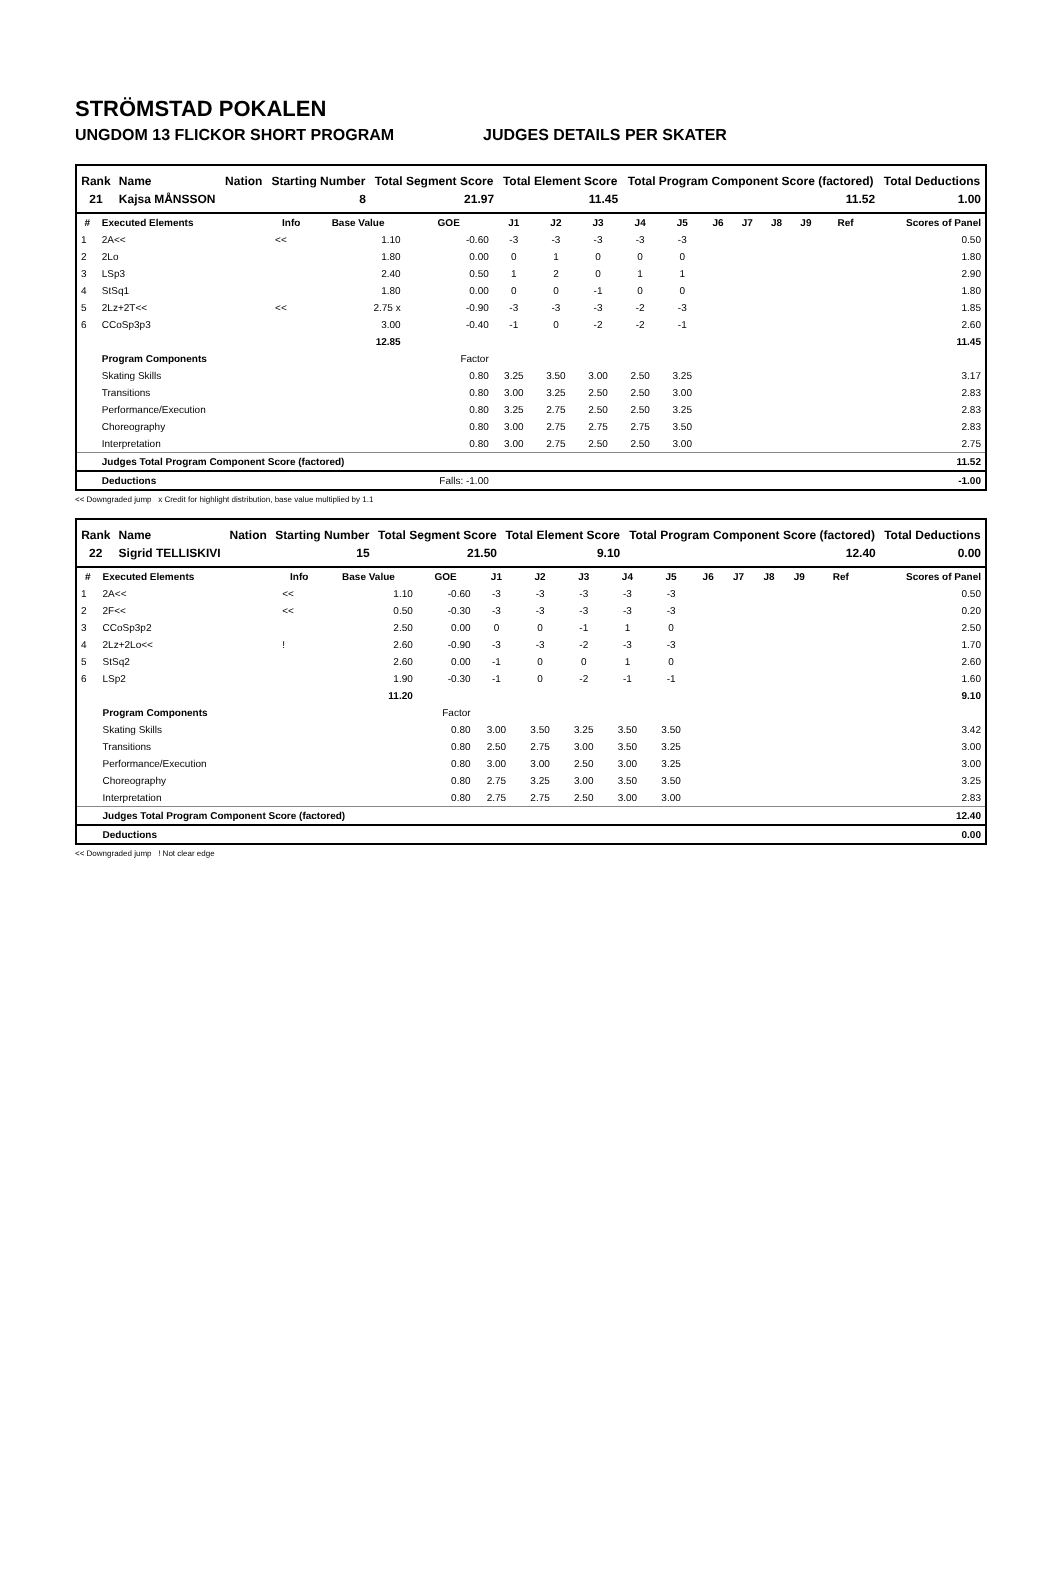STRÖMSTAD POKALEN
UNGDOM 13 FLICKOR SHORT PROGRAM JUDGES DETAILS PER SKATER
| Rank | Name | Nation | Starting Number | Total Segment Score | Total Element Score | Total Program Component Score (factored) | Total Deductions |
| --- | --- | --- | --- | --- | --- | --- | --- |
| 21 | Kajsa MÅNSSON | | 8 | 21.97 | 11.45 | 11.52 | 1.00 |
| # | Executed Elements | Info | Base Value | GOE | J1 | J2 | J3 | J4 | J5 | J6 | J7 | J8 | J9 | Ref | Scores of Panel |
| --- | --- | --- | --- | --- | --- | --- | --- | --- | --- | --- | --- | --- | --- | --- | --- |
| 1 | 2A<< | << | 1.10 | -0.60 | -3 | -3 | -3 | -3 | -3 | | | | | | 0.50 |
| 2 | 2Lo | | 1.80 | 0.00 | 0 | 1 | 0 | 0 | 0 | | | | | | 1.80 |
| 3 | LSp3 | | 2.40 | 0.50 | 1 | 2 | 0 | 1 | 1 | | | | | | 2.90 |
| 4 | StSq1 | | 1.80 | 0.00 | 0 | 0 | -1 | 0 | 0 | | | | | | 1.80 |
| 5 | 2Lz+2T<< | << | 2.75 x | -0.90 | -3 | -3 | -3 | -2 | -3 | | | | | | 1.85 |
| 6 | CCoSp3p3 | | 3.00 | -0.40 | -1 | 0 | -2 | -2 | -1 | | | | | | 2.60 |
| | | | 12.85 | | | | | | | | | | | | 11.45 |
| | Program Components | | | Factor | | | | | | | | | | | |
| | Skating Skills | | | 0.80 | 3.25 | 3.50 | 3.00 | 2.50 | 3.25 | | | | | | 3.17 |
| | Transitions | | | 0.80 | 3.00 | 3.25 | 2.50 | 2.50 | 3.00 | | | | | | 2.83 |
| | Performance/Execution | | | 0.80 | 3.25 | 2.75 | 2.50 | 2.50 | 3.25 | | | | | | 2.83 |
| | Choreography | | | 0.80 | 3.00 | 2.75 | 2.75 | 2.75 | 3.50 | | | | | | 2.83 |
| | Interpretation | | | 0.80 | 3.00 | 2.75 | 2.50 | 2.50 | 3.00 | | | | | | 2.75 |
| | Judges Total Program Component Score (factored) | | | | | | | | | | | | | | 11.52 |
| | Deductions | | | Falls: -1.00 | | | | | | | | | | | -1.00 |
<< Downgraded jump x Credit for highlight distribution, base value multiplied by 1.1
| Rank | Name | Nation | Starting Number | Total Segment Score | Total Element Score | Total Program Component Score (factored) | Total Deductions |
| --- | --- | --- | --- | --- | --- | --- | --- |
| 22 | Sigrid TELLISKIVI | | 15 | 21.50 | 9.10 | 12.40 | 0.00 |
| # | Executed Elements | Info | Base Value | GOE | J1 | J2 | J3 | J4 | J5 | J6 | J7 | J8 | J9 | Ref | Scores of Panel |
| --- | --- | --- | --- | --- | --- | --- | --- | --- | --- | --- | --- | --- | --- | --- | --- |
| 1 | 2A<< | << | 1.10 | -0.60 | -3 | -3 | -3 | -3 | -3 | | | | | | 0.50 |
| 2 | 2F<< | << | 0.50 | -0.30 | -3 | -3 | -3 | -3 | -3 | | | | | | 0.20 |
| 3 | CCoSp3p2 | | 2.50 | 0.00 | 0 | 0 | -1 | 1 | 0 | | | | | | 2.50 |
| 4 | 2Lz+2Lo<< | ! | 2.60 | -0.90 | -3 | -3 | -2 | -3 | -3 | | | | | | 1.70 |
| 5 | StSq2 | | 2.60 | 0.00 | -1 | 0 | 0 | 1 | 0 | | | | | | 2.60 |
| 6 | LSp2 | | 1.90 | -0.30 | -1 | 0 | -2 | -1 | -1 | | | | | | 1.60 |
| | | | 11.20 | | | | | | | | | | | | 9.10 |
| | Program Components | | | Factor | | | | | | | | | | | |
| | Skating Skills | | | 0.80 | 3.00 | 3.50 | 3.25 | 3.50 | 3.50 | | | | | | 3.42 |
| | Transitions | | | 0.80 | 2.50 | 2.75 | 3.00 | 3.50 | 3.25 | | | | | | 3.00 |
| | Performance/Execution | | | 0.80 | 3.00 | 3.00 | 2.50 | 3.00 | 3.25 | | | | | | 3.00 |
| | Choreography | | | 0.80 | 2.75 | 3.25 | 3.00 | 3.50 | 3.50 | | | | | | 3.25 |
| | Interpretation | | | 0.80 | 2.75 | 2.75 | 2.50 | 3.00 | 3.00 | | | | | | 2.83 |
| | Judges Total Program Component Score (factored) | | | | | | | | | | | | | | 12.40 |
| | Deductions | | | | | | | | | | | | | | 0.00 |
<< Downgraded jump ! Not clear edge